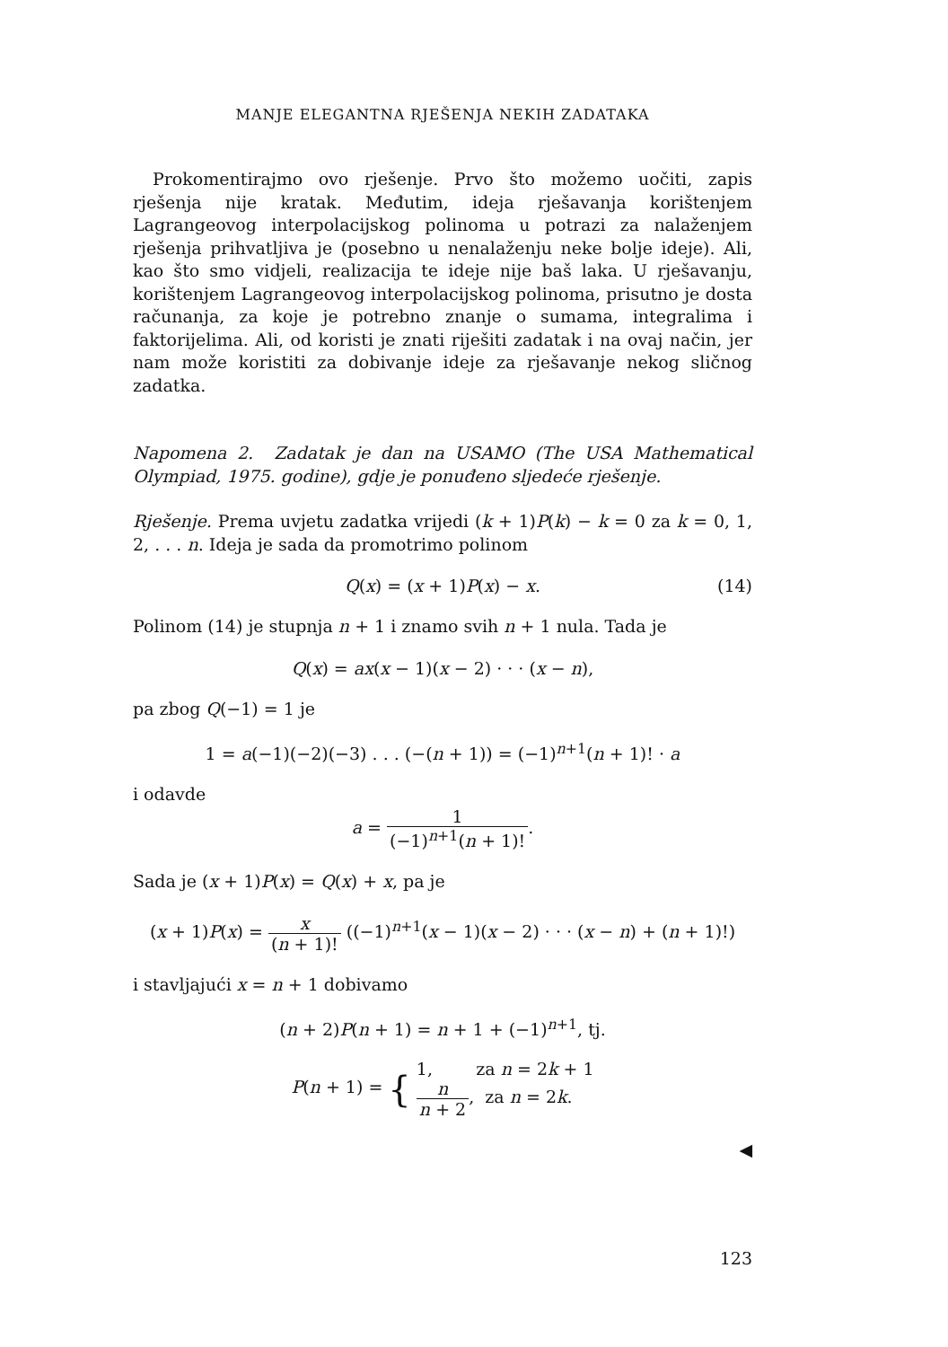MANJE ELEGANTNA RJEŠENJA NEKIH ZADATAKA
Prokomentirajmo ovo rješenje. Prvo što možemo uočiti, zapis rješenja nije kratak. Međutim, ideja rješavanja korištenjem Lagrangeovog interpolacijskog polinoma u potrazi za nalaženjem rješenja prihvatljiva je (posebno u nenalaženju neke bolje ideje). Ali, kao što smo vidjeli, realizacija te ideje nije baš laka. U rješavanju, korištenjem Lagrangeovog interpolacijskog polinoma, prisutno je dosta računanja, za koje je potrebno znanje o sumama, integralima i faktorijelima. Ali, od koristi je znati riješiti zadatak i na ovaj način, jer nam može koristiti za dobivanje ideje za rješavanje nekog sličnog zadatka.
Napomena 2. Zadatak je dan na USAMO (The USA Mathematical Olympiad, 1975. godine), gdje je ponuđeno sljedeće rješenje.
Rješenje. Prema uvjetu zadatka vrijedi (k + 1)P(k) − k = 0 za k = 0, 1, 2, . . . n. Ideja je sada da promotrimo polinom
Q(x) = (x + 1)P(x) − x. (14)
Polinom (14) je stupnja n + 1 i znamo svih n + 1 nula. Tada je
Q(x) = ax(x − 1)(x − 2) · · · (x − n),
pa zbog Q(−1) = 1 je
1 = a(−1)(−2)(−3) . . . (−(n + 1)) = (−1)<sup>n+1</sup>(n + 1)! · a
i odavde
a = 1 (−1)<sup>n+1</sup>(n + 1)!.
Sada je (x + 1)P(x) = Q(x) + x, pa je
(x + 1)P(x) = x (n + 1)! ((−1)<sup>n+1</sup>(x − 1)(x − 2) · · · (x − n) + (n + 1)!)
i stavljajući x = n + 1 dobivamo
(n + 2)P(n + 1) = n + 1 + (−1)<sup>n+1</sup>, tj.
P(n + 1) = { 1, za n = 2k + 1
n n + 2, za n = 2k.
◀
123